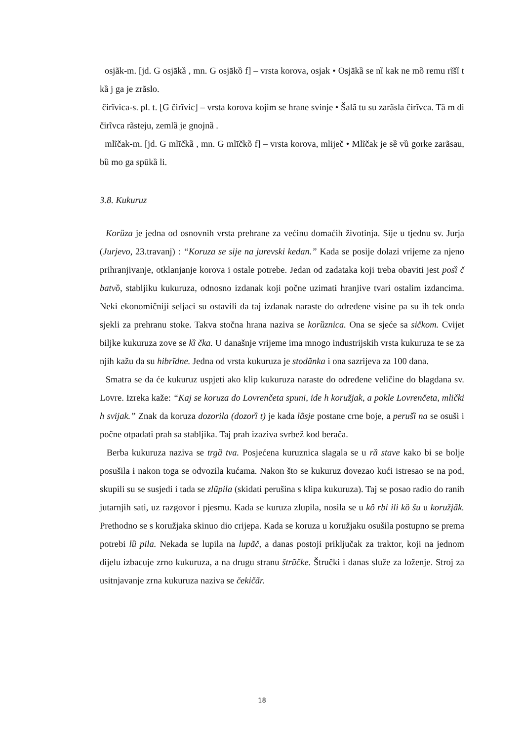osjãk-m. [jd. G osjākȁ , mn. G osjākȍ f] – vrsta korova, osjak • Osjākȁ se nȉ kak ne mȍ remu rĩšȉ t kȁ j ga je zrãslo.
čirĩvica-s. pl. t. [G čirĩvic] – vrsta korova kojim se hrane svinje • Šalȃ tu su zarãsla čirĩvca. Tȁ m di čirĩvca rãsteju, zemlȁ je gnojnȁ .
mlĩčak-m. [jd. G mlīčkȁ , mn. G mlīčkȍ f] – vrsta korova, mliječ • Mlĩčak je sȅ vȕ gorke zarãsau, bȕ mo ga spūkȁ li.
3.8. Kukuruz
Korȕza je jedna od osnovnih vrsta prehrane za većinu domaćih životinja. Sije u tjednu sv. Jurja (Jurjevo, 23.travanj) : “Koruza se sije na jurevski kedan.” Kada se posije dolazi vrijeme za njeno prihranjivanje, otklanjanje korova i ostale potrebe. Jedan od zadataka koji treba obaviti jest posȉ č batvȍ, stabljiku kukuruza, odnosno izdanak koji počne uzimati hranjive tvari ostalim izdancima. Neki ekonomičniji seljaci su ostavili da taj izdanak naraste do određene visine pa su ih tek onda sjekli za prehranu stoke. Takva stočna hrana naziva se korȕznica. Ona se sjeće sa sičkom. Cvijet biljke kukuruza zove se kȉ čka. U današnje vrijeme ima mnogo industrijskih vrsta kukuruza te se za njih kažu da su hibrĩdne. Jedna od vrsta kukuruza je stodãnka i ona sazrijeva za 100 dana.
Smatra se da će kukuruz uspjeti ako klip kukuruza naraste do određene veličine do blagdana sv. Lovre. Izreka kaže: “Kaj se koruza do Lovrenčeta spuni, ide h koružjak, a pokle Lovrenčeta, mlički h svijak.” Znak da koruza dozorila (dozorȉ t) je kada lãsje postane crne boje, a perušȉ na se osuši i počne otpadati prah sa stabljika. Taj prah izaziva svrbež kod berača.
Berba kukuruza naziva se trgȁ tva. Posjećena kuruznica slagala se u rȁ stave kako bi se bolje posušila i nakon toga se odvozila kućama. Nakon što se kukuruz dovezao kući istresao se na pod, skupili su se susjedi i tada se zlũpila (skidati perušina s klipa kukuruza). Taj se posao radio do ranih jutarnjih sati, uz razgovor i pjesmu. Kada se kuruza zlupila, nosila se u kȏ rbi ili kȍ šu u koružjãk. Prethodno se s koružjaka skinuo dio crijepa. Kada se koruza u koružjaku osušila postupno se prema potrebi lȕ pila. Nekada se lupila na lupãč, a danas postoji priključak za traktor, koji na jednom dijelu izbacuje zrno kukuruza, a na drugu stranu štrũčke. Štručki i danas služe za loženje. Stroj za usitnjavanje zrna kukuruza naziva se čekičãr.
18